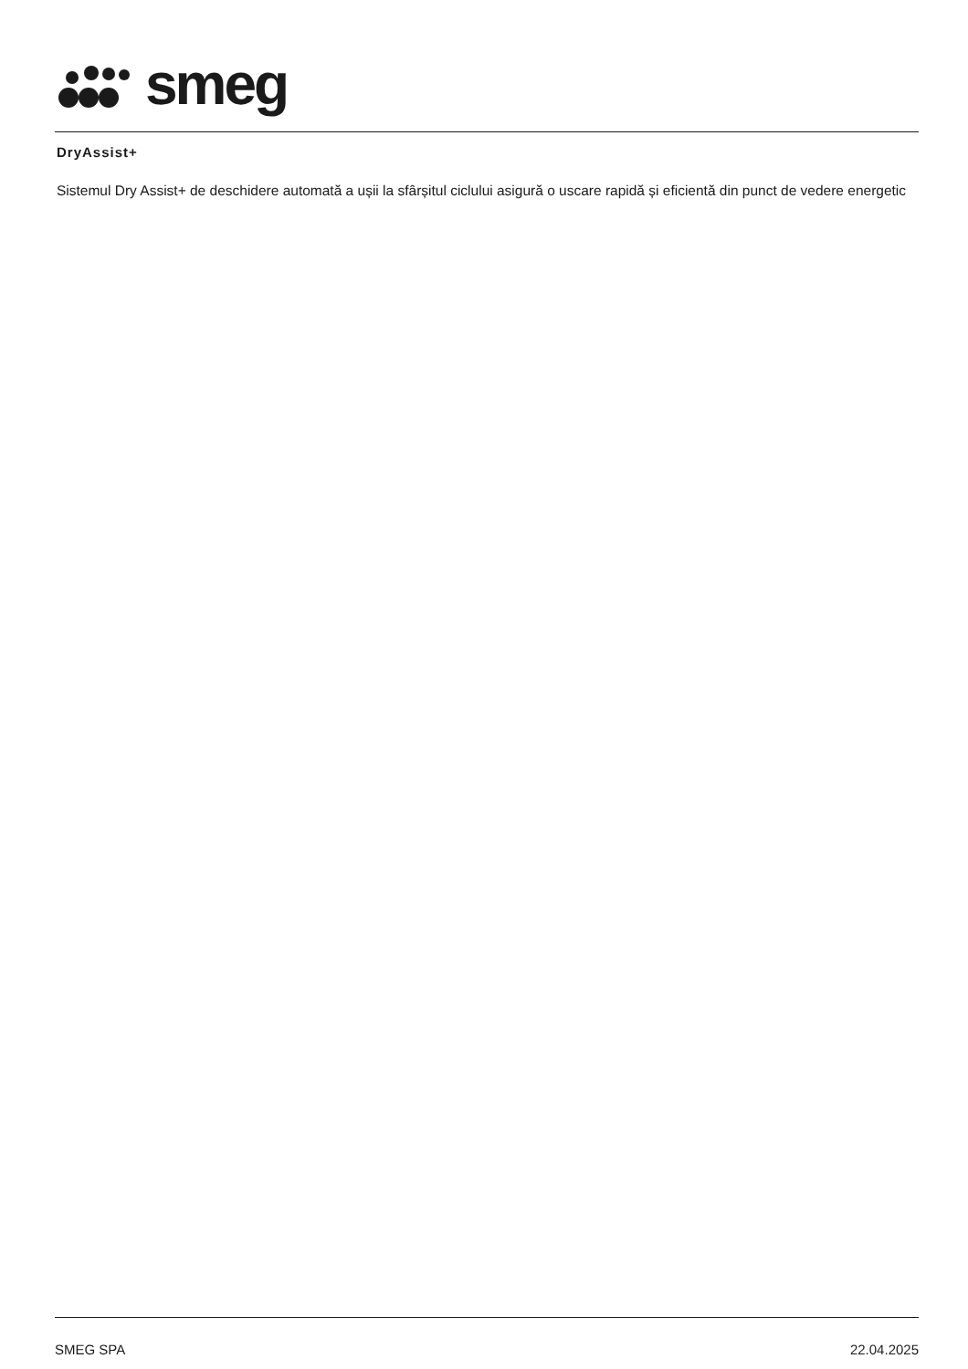smeg
DryAssist+
Sistemul Dry Assist+ de deschidere automată a ușii la sfârșitul ciclului asigură o uscare rapidă și eficientă din punct de vedere energetic
SMEG SPA 22.04.2025